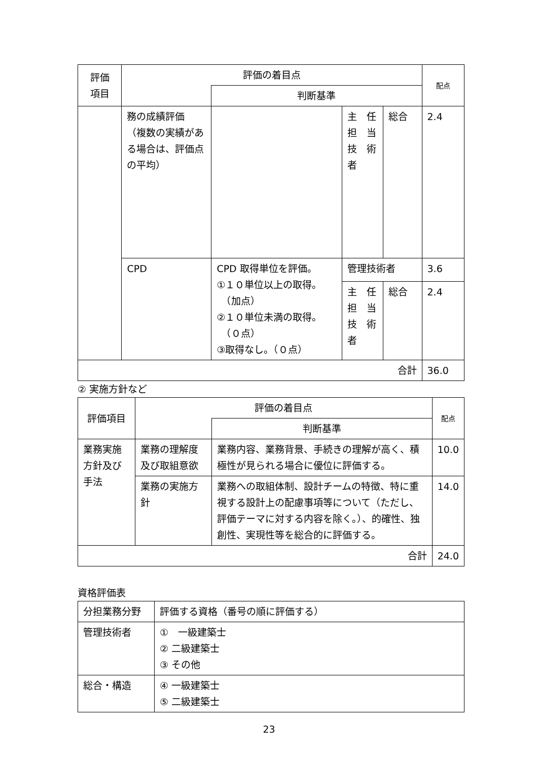| 評価 項目 | 評価の着目点 | | | | 配点 |
| --- | --- | --- | --- | --- | --- |
| | | 判断基準 | | | |
| | 務の成績評価 （複数の実績がある場合は、評価点の平均） | | 主 任 担 当 技 術 者 | 総合 | 2.4 |
| | CPD | CPD 取得単位を評価。 ①１０単位以上の取得。 （加点） ②１０単位未満の取得。 （０点） ③取得なし。（０点） | 管理技術者 | | 3.6 |
| | | | 主 任 担 当 技 術 者 | 総合 | 2.4 |
| 合計 | | | | | 36.0 |
② 実施方針など
| 評価項目 | 評価の着目点 | | 配点 |
| --- | --- | --- | --- |
| | | 判断基準 | |
| 業務実施方針及び手法 | 業務の理解度及び取組意欲 | 業務内容、業務背景、手続きの理解が高く、積極性が見られる場合に優位に評価する。 | 10.0 |
| | 業務の実施方針 | 業務への取組体制、設計チームの特徴、特に重視する設計上の配慮事項等について（ただし、評価テーマに対する内容を除く。）、的確性、独創性、実現性等を総合的に評価する。 | 14.0 |
| 合計 | | | 24.0 |
資格評価表
| 分担業務分野 | 評価する資格（番号の順に評価する） |
| 管理技術者 | ① 一級建築士 ② 二級建築士 ③ その他 |
| 総合・構造 | ④ 一級建築士 ⑤ 二級建築士 |
23